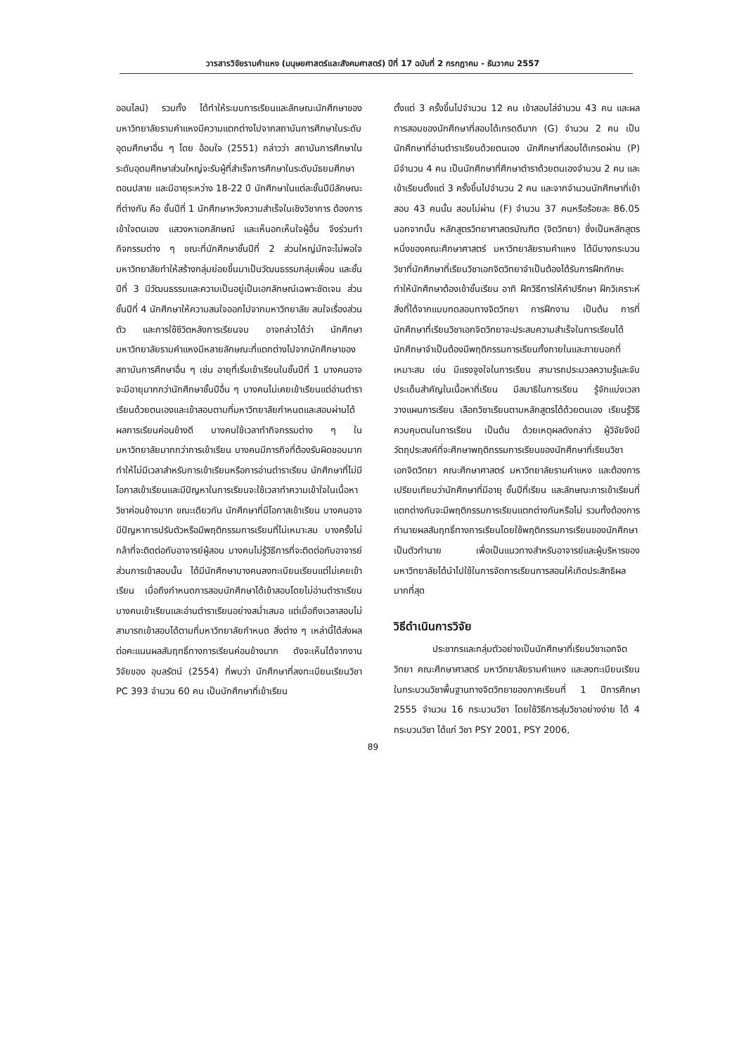วารสารวิจัยรามคำแหง (มนุษยศาสตร์และสังคมศาสตร์) ปีที่ 17 ฉบับที่ 2 กรกฎาคม - ธันวาคม 2557
ออนไลน์) รวมทั้ง ได้ทำให้ระบบการเรียนและลักษณะนักศึกษาของมหาวิทยาลัยรามคำแหงมีความแตกต่างไปจากสถาบันการศึกษาในระดับอุดมศึกษาอื่น ๆ โดย อ้อมใจ (2551) กล่าวว่า สถาบันการศึกษาในระดับอุดมศึกษาส่วนใหญ่จะรับผู้ที่สำเร็จการศึกษาในระดับมัธยมศึกษาตอนปลาย และมีอายุระหว่าง 18-22 ปี นักศึกษาในแต่ละชั้นปีมีลักษณะที่ต่างกัน คือ ชั้นปีที่ 1 นักศึกษาหวังความสำเร็จในเชิงวิชาการ ต้องการเข้าใจตนเอง แสวงหาเอกลักษณ์ และเห็นอกเห็นใจผู้อื่น จึงร่วมทำกิจกรรมต่าง ๆ ขณะที่นักศึกษาชั้นปีที่ 2 ส่วนใหญ่มักจะไม่พอใจมหาวิทยาลัยทำให้สร้างกลุ่มย่อยขึ้นมาเป็นวัฒนธรรมกลุ่มเพื่อน และชั้นปีที่ 3 มีวัฒนธรรมและความเป็นอยู่เป็นเอกลักษณ์เฉพาะชัดเจน ส่วนชั้นปีที่ 4 นักศึกษาให้ความสนใจออกไปจากมหาวิทยาลัย สนใจเรื่องส่วนตัว และการใช้ชีวิตหลังการเรียนจบ อาจกล่าวได้ว่า นักศึกษามหาวิทยาลัยรามคำแหงมีหลายลักษณะที่แตกต่างไปจากนักศึกษาของสถาบันการศึกษาอื่น ๆ เช่น อายุที่เริ่มเข้าเรียนในชั้นปีที่ 1 บางคนอาจจะมีอายุมากกว่านักศึกษาชั้นปีอื่น ๆ บางคนไม่เคยเข้าเรียนแต่อ่านตำราเรียนด้วยตนเองและเข้าสอบตามที่มหาวิทยาลัยกำหนดและสอบผ่านได้ผลการเรียนค่อนข้างดี บางคนใช้เวลาทำกิจกรรมต่าง ๆ ในมหาวิทยาลัยมากกว่าการเข้าเรียน บางคนมีภารกิจที่ต้องรับผิดชอบมากทำให้ไม่มีเวลาสำหรับการเข้าเรียนหรือการอ่านตำราเรียน นักศึกษาที่ไม่มีโอกาสเข้าเรียนและมีปัญหาในการเรียนจะใช้เวลาทำความเข้าใจในเนื้อหาวิชาค่อนข้างมาก ขณะเดียวกัน นักศึกษาที่มีโอกาสเข้าเรียน บางคนอาจมีปัญหาการปรับตัวหรือมีพฤติกรรมการเรียนที่ไม่เหมาะสม บางครั้งไม่กล้าที่จะติดต่อกับอาจารย์ผู้สอน บางคนไม่รู้วิธีการที่จะติดต่อกับอาจารย์ ส่วนการเข้าสอบนั้น ได้มีนักศึกษาบางคนลงทะเบียนเรียนแต่ไม่เคยเข้าเรียน เมื่อถึงกำหนดการสอบนักศึกษาได้เข้าสอบโดยไม่อ่านตำราเรียน บางคนเข้าเรียนและอ่านตำราเรียนอย่างสม่ำเสมอ แต่เมื่อถึงเวลาสอบไม่สามารถเข้าสอบได้ตามที่มหาวิทยาลัยกำหนด สิ่งต่าง ๆ เหล่านี้ได้ส่งผลต่อคะแนนผลสัมฤทธิ์ทางการเรียนค่อนข้างมาก ดังจะเห็นได้จากงานวิจัยของ อุบลรัตน์ (2554) ที่พบว่า นักศึกษาที่ลงทะเบียนเรียนวิชา PC 393 จำนวน 60 คน เป็นนักศึกษาที่เข้าเรียน
ตั้งแต่ 3 ครั้งขึ้นไปจำนวน 12 คน เข้าสอบไล่จำนวน 43 คน และผลการสอบของนักศึกษาที่สอบได้เกรดดีมาก (G) จำนวน 2 คน เป็นนักศึกษาที่อ่านตำราเรียนด้วยตนเอง นักศึกษาที่สอบได้เกรดผ่าน (P) มีจำนวน 4 คน เป็นนักศึกษาที่ศึกษาตำราด้วยตนเองจำนวน 2 คน และเข้าเรียนตั้งแต่ 3 ครั้งขึ้นไปจำนวน 2 คน และจากจำนวนนักศึกษาที่เข้าสอบ 43 คนนั้น สอบไม่ผ่าน (F) จำนวน 37 คนหรือร้อยละ 86.05 นอกจากนั้น หลักสูตรวิทยาศาสตรบัณฑิต (จิตวิทยา) ซึ่งเป็นหลักสูตรหนึ่งของคณะศึกษาศาสตร์ มหาวิทยาลัยรามคำแหง ได้มีบางกระบวนวิชาที่นักศึกษาที่เรียนวิชาเอกจิตวิทยาจำเป็นต้องได้รับการฝึกทักษะ ทำให้นักศึกษาต้องเข้าชั้นเรียน อาทิ ฝึกวิธีการให้คำปรึกษา ฝึกวิเคราะห์สิ่งที่ได้จากแบบทดสอบทางจิตวิทยา การฝึกงาน เป็นต้น การที่นักศึกษาที่เรียนวิชาเอกจิตวิทยาจะประสบความสำเร็จในการเรียนได้ นักศึกษาจำเป็นต้องมีพฤติกรรมการเรียนทั้งภายในและภายนอกที่เหมาะสม เช่น มีแรงจูงใจในการเรียน สามารถประมวลความรู้และจับประเด็นสำคัญในเนื้อหาที่เรียน มีสมาธิในการเรียน รู้จักแบ่งเวลา วางแผนการเรียน เลือกวิชาเรียนตามหลักสูตรได้ด้วยตนเอง เรียนรู้วิธีควบคุมตนในการเรียน เป็นต้น ด้วยเหตุผลดังกล่าว ผู้วิจัยจึงมีวัตถุประสงค์ที่จะศึกษาพฤติกรรมการเรียนของนักศึกษาที่เรียนวิชาเอกจิตวิทยา คณะศึกษาศาสตร์ มหาวิทยาลัยรามคำแหง และต้องการเปรียบเทียบว่านักศึกษาที่มีอายุ ชั้นปีที่เรียน และลักษณะการเข้าเรียนที่แตกต่างกันจะมีพฤติกรรมการเรียนแตกต่างกันหรือไม่ รวมทั้งต้องการทำนายผลสัมฤทธิ์ทางการเรียนโดยใช้พฤติกรรมการเรียนของนักศึกษาเป็นตัวทำนาย เพื่อเป็นแนวทางสำหรับอาจารย์และผู้บริหารของมหาวิทยาลัยได้นำไปใช้ในการจัดการเรียนการสอนให้เกิดประสิทธิผลมากที่สุด
วิธีดำเนินการวิจัย
ประชากรและกลุ่มตัวอย่างเป็นนักศึกษาที่เรียนวิชาเอกจิตวิทยา คณะศึกษาศาสตร์ มหาวิทยาลัยรามคำแหง และลงทะเบียนเรียนในกระบวนวิชาพื้นฐานทางจิตวิทยาของภาคเรียนที่ 1 ปีการศึกษา 2555 จำนวน 16 กระบวนวิชา โดยใช้วิธีการสุ่มวิชาอย่างง่าย ได้ 4 กระบวนวิชา ได้แก่ วิชา PSY 2001, PSY 2006,
89